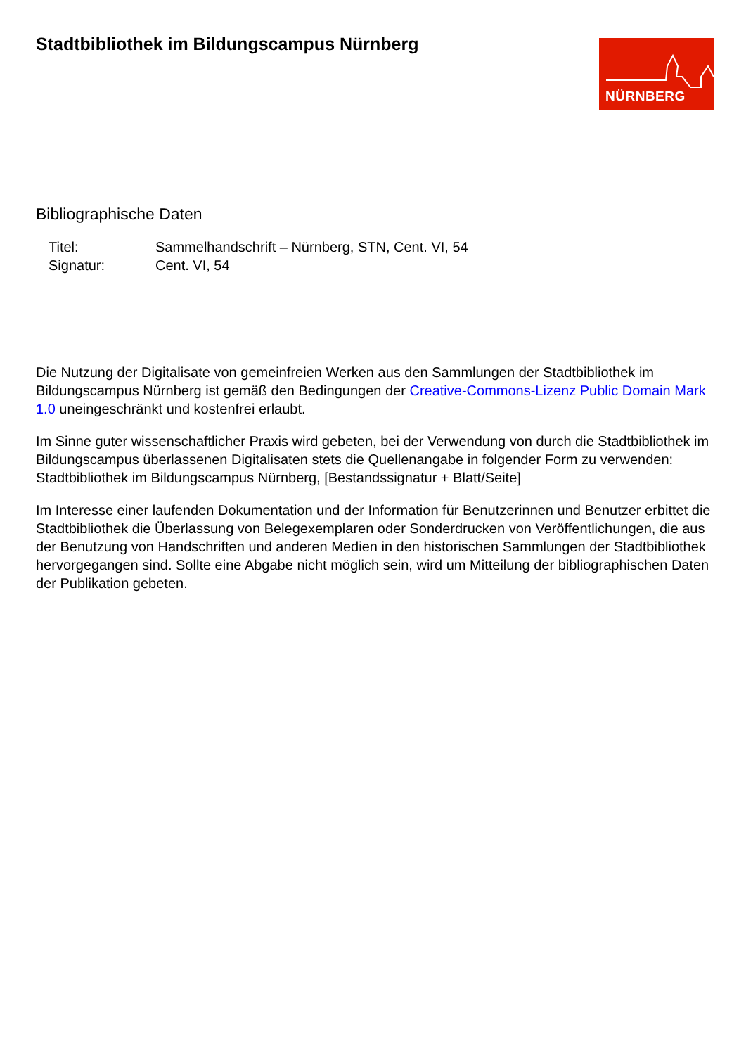Stadtbibliothek im Bildungscampus Nürnberg
NÜRNBERG
Bibliographische Daten
Titel:
Sammelhandschrift – Nürnberg, STN, Cent. VI, 54
Signatur:
Cent. VI, 54
Die Nutzung der Digitalisate von gemeinfreien Werken aus den Sammlungen der Stadtbibliothek im Bildungscampus Nürnberg ist gemäß den Bedingungen der Creative-Commons-Lizenz Public Domain Mark 1.0 uneingeschränkt und kostenfrei erlaubt.
Im Sinne guter wissenschaftlicher Praxis wird gebeten, bei der Verwendung von durch die Stadtbibliothek im Bildungscampus überlassenen Digitalisaten stets die Quellenangabe in folgender Form zu verwenden: Stadtbibliothek im Bildungscampus Nürnberg, [Bestandssignatur + Blatt/Seite]
Im Interesse einer laufenden Dokumentation und der Information für Benutzerinnen und Benutzer erbittet die Stadtbibliothek die Überlassung von Belegexemplaren oder Sonderdrucken von Veröffentlichungen, die aus der Benutzung von Handschriften und anderen Medien in den historischen Sammlungen der Stadtbibliothek hervorgegangen sind. Sollte eine Abgabe nicht möglich sein, wird um Mitteilung der bibliographischen Daten der Publikation gebeten.